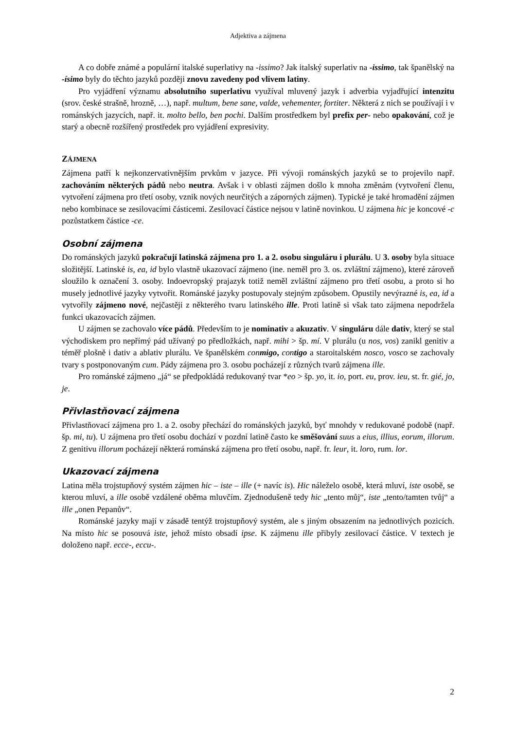Adjektiva a zájmena
A co dobře známé a populární italské superlativy na -issimo? Jak italský superlativ na -issimo, tak španělský na -ísimo byly do těchto jazyků později znovu zavedeny pod vlivem latiny.
Pro vyjádření významu absolutního superlativu využíval mluvený jazyk i adverbia vyjadřující intenzitu (srov. české strašně, hrozně, …), např. multum, bene sane, valde, vehementer, fortiter. Některá z nich se používají i v románských jazycích, např. it. molto bello, ben pochi. Dalším prostředkem byl prefix per- nebo opakování, což je starý a obecně rozšířený prostředek pro vyjádření expresivity.
ZÁJMENA
Zájmena patří k nejkonzervativnějším prvkům v jazyce. Při vývoji románských jazyků se to projevilo např. zachováním některých pádů nebo neutra. Avšak i v oblasti zájmen došlo k mnoha změnám (vytvoření členu, vytvoření zájmena pro třetí osoby, vznik nových neurčitých a záporných zájmen). Typické je také hromadění zájmen nebo kombinace se zesilovacími částicemi. Zesilovací částice nejsou v latině novinkou. U zájmena hic je koncové -c pozůstatkem částice -ce.
Osobní zájmena
Do románských jazyků pokračují latinská zájmena pro 1. a 2. osobu singuláru i plurálu. U 3. osoby byla situace složitější. Latinské is, ea, id bylo vlastně ukazovací zájmeno (ine. neměl pro 3. os. zvláštní zájmeno), které zároveň sloužilo k označení 3. osoby. Indoevropský prajazyk totiž neměl zvláštní zájmeno pro třetí osobu, a proto si ho musely jednotlivé jazyky vytvořit. Románské jazyky postupovaly stejným způsobem. Opustily nevýrazné is, ea, id a vytvořily zájmeno nové, nejčastěji z některého tvaru latinského ille. Proti latině si však tato zájmena nepodržela funkci ukazovacích zájmen.
U zájmen se zachovalo více pádů. Především to je nominativ a akuzativ. V singuláru dále dativ, který se stal východiskem pro nepřímý pád užívaný po předložkách, např. mihi > šp. mí. V plurálu (u nos, vos) zanikl genitiv a téměř plošně i dativ a ablativ plurálu. Ve španělském conmigo, contigo a staroitalském nosco, vosco se zachovaly tvary s postponovaným cum. Pády zájmena pro 3. osobu pocházejí z různých tvarů zájmena ille.
Pro románské zájmeno „já“ se předpokládá redukovaný tvar *eo > šp. yo, it. io, port. eu, prov. ieu, st. fr. gié, jo, je.
Přivlastňovací zájmena
Přivlastňovací zájmena pro 1. a 2. osoby přechází do románských jazyků, byť mnohdy v redukované podobě (např. šp. mi, tu). U zájmena pro třetí osobu dochází v pozdní latině často ke směšování suus a eius, illius, eorum, illorum. Z genitivu illorum pocházejí některá románská zájmena pro třetí osobu, např. fr. leur, it. loro, rum. lor.
Ukazovací zájmena
Latina měla trojstupňový systém zájmen hic – iste – ille (+ navíc is). Hic náleželo osobě, která mluví, iste osobě, se kterou mluví, a ille osobě vzdálené oběma mluvčím. Zjednodušeně tedy hic „tento můj“, iste „tento/tamten tvůj“ a ille „onen Pepanův“.
Románské jazyky mají v zásadě tentýž trojstupňový systém, ale s jiným obsazením na jednotlivých pozicích. Na místo hic se posouvá iste, jehož místo obsadí ipse. K zájmenu ille přibyly zesilovací částice. V textech je doloženo např. ecce-, eccu-.
2